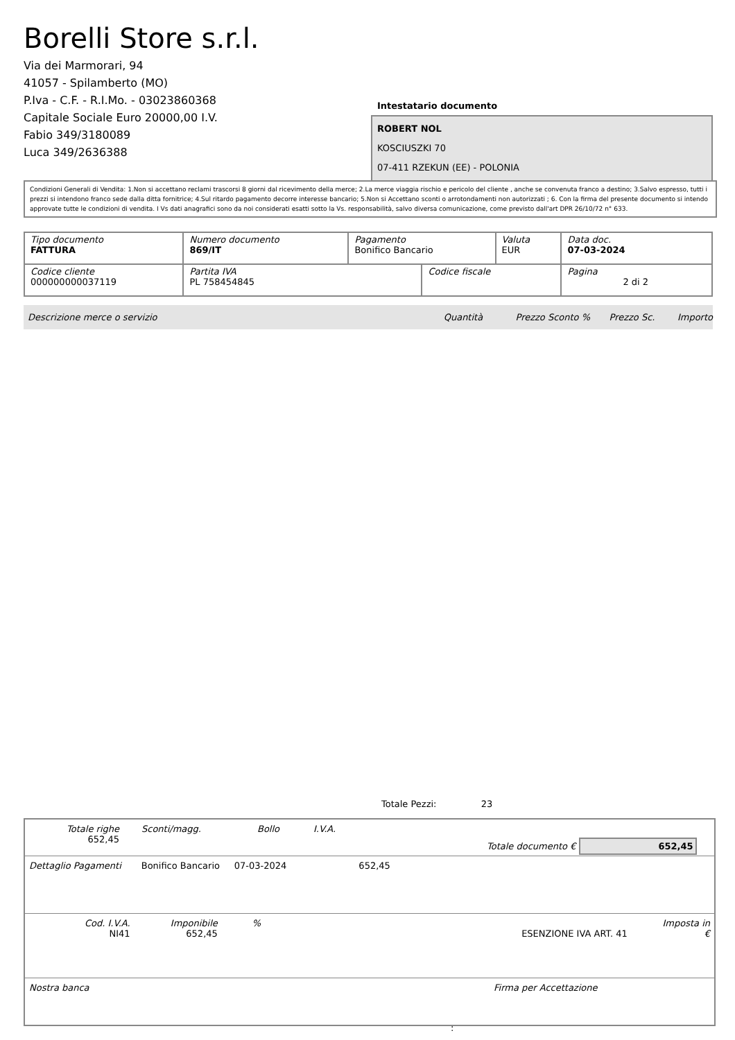Borelli Store s.r.l.
Via dei Marmorari, 94
41057 - Spilamberto (MO)
P.Iva - C.F. - R.I.Mo. - 03023860368
Capitale Sociale Euro 20000,00 I.V.
Fabio 349/3180089
Luca 349/2636388
Intestatario documento
ROBERT NOL
KOSCIUSZKI 70
07-411 RZEKUN (EE) - POLONIA
Condizioni Generali di Vendita: 1.Non si accettano reclami trascorsi 8 giorni dal ricevimento della merce; 2.La merce viaggia rischio e pericolo del cliente , anche se convenuta franco a destino; 3.Salvo espresso, tutti i prezzi si intendono franco sede dalla ditta fornitrice; 4.Sul ritardo pagamento decorre interesse bancario; 5.Non si Accettano sconti o arrotondamenti non autorizzati ; 6. Con la firma del presente documento si intendo approvate tutte le condizioni di vendita. I Vs dati anagrafici sono da noi considerati esatti sotto la Vs. responsabilità, salvo diversa comunicazione, come previsto dall'art DPR 26/10/72 n° 633.
| Tipo documento FATTURA | Numero documento 869/IT | Pagamento Bonifico Bancario | | Valuta EUR | Data doc. 07-03-2024 |
| Codice cliente 000000000037119 | Partita IVA PL 758454845 | | Codice fiscale | | Pagina 2 di 2 |
Descrizione merce o servizio Quantità Prezzo Sconto % Prezzo Sc. Importo
Totale Pezzi: 23
Totale righe
652,45 Sconti/magg. Bollo I.V.A. Totale documento € 652,45
Dettaglio Pagamenti Bonifico Bancario 07-03-2024 652,45
Cod. I.V.A.
NI41 Imponibile
652,45%
ESENZIONE IVA ART. 41 Imposta in €
Nostra banca Firma per Accettazione
: